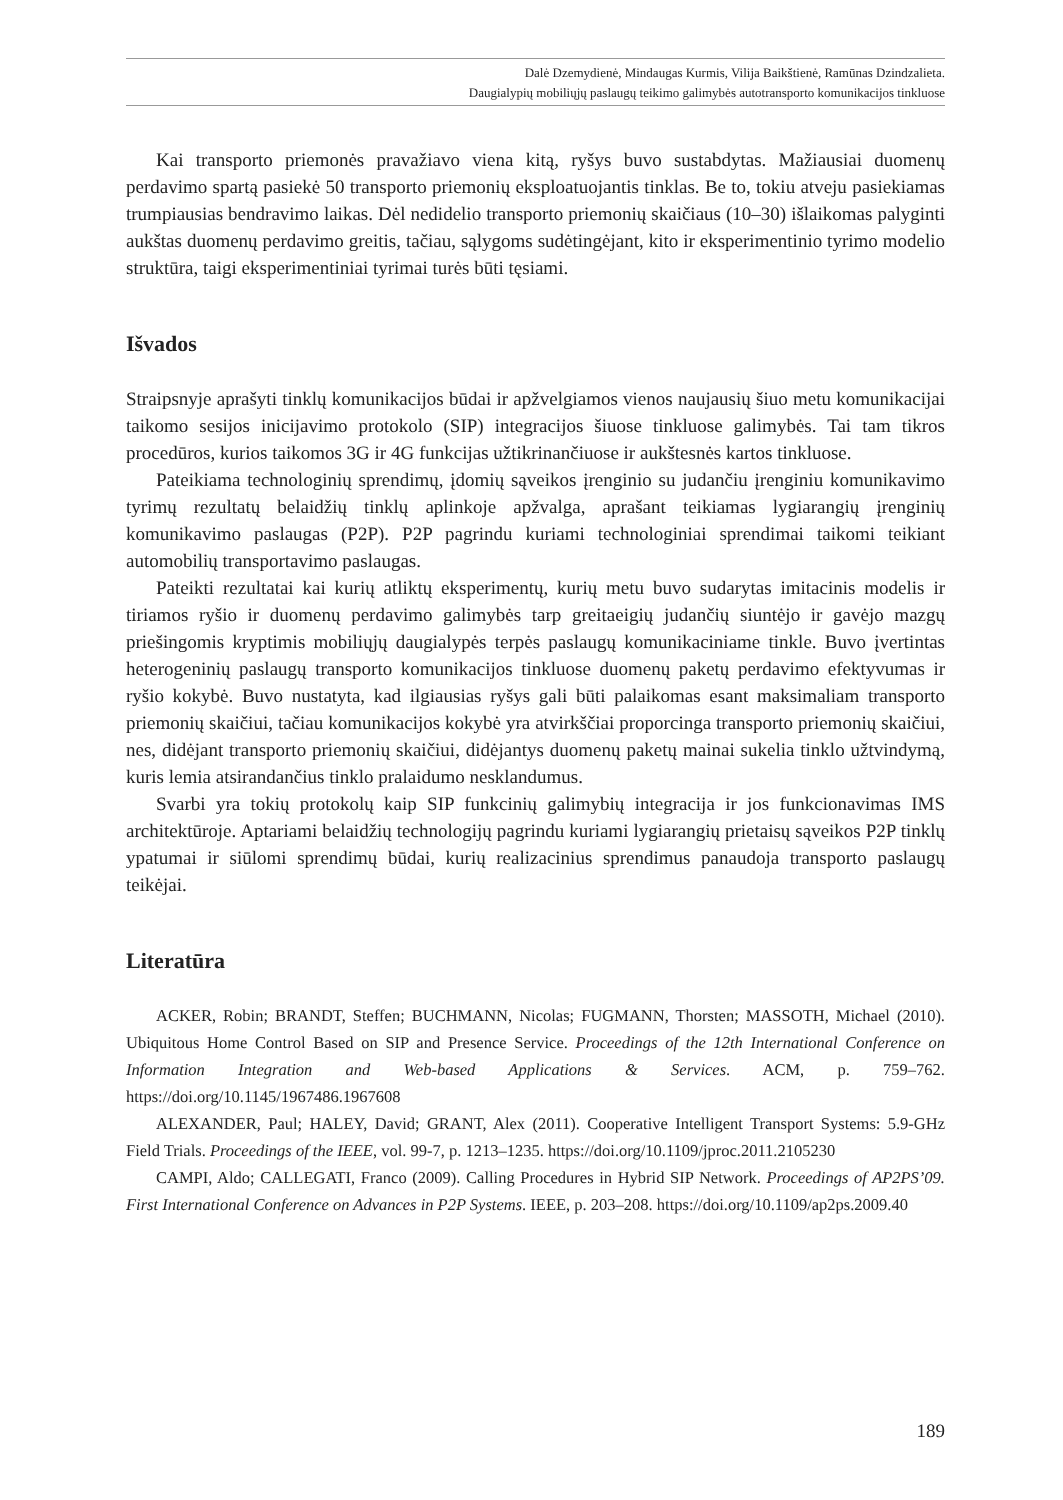Dalė Dzemydienė, Mindaugas Kurmis, Vilija Baikštienė, Ramūnas Dzindzalieta.
Daugialypių mobiliųjų paslaugų teikimo galimybės autotransporto komunikacijos tinkluose
Kai transporto priemonės pravažiavo viena kitą, ryšys buvo sustabdytas. Mažiausiai duomenų perdavimo spartą pasiekė 50 transporto priemonių eksploatuojantis tinklas. Be to, tokiu atveju pasiekiamas trumpiausias bendravimo laikas. Dėl nedidelio transporto priemonių skaičiaus (10–30) išlaikomas palyginti aukštas duomenų perdavimo greitis, tačiau, sąlygoms sudėtingėjant, kito ir eksperimentinio tyrimo modelio struktūra, taigi eksperimentiniai tyrimai turės būti tęsiami.
Išvados
Straipsnyje aprašyti tinklų komunikacijos būdai ir apžvelgiamos vienos naujausių šiuo metu komunikacijai taikomo sesijos inicijavimo protokolo (SIP) integracijos šiuose tinkluose galimybės. Tai tam tikros procedūros, kurios taikomos 3G ir 4G funkcijas užtikrinančiuose ir aukštesnės kartos tinkluose.
Pateikiama technologinių sprendimų, įdomių sąveikos įrenginio su judančiu įrenginiu komunikavimo tyrimų rezultatų belaidžių tinklų aplinkoje apžvalga, aprašant teikiamas lygiarangių įrenginių komunikavimo paslaugas (P2P). P2P pagrindu kuriami technologiniai sprendimai taikomi teikiant automobilių transportavimo paslaugas.
Pateikti rezultatai kai kurių atliktų eksperimentų, kurių metu buvo sudarytas imitacinis modelis ir tiriamos ryšio ir duomenų perdavimo galimybės tarp greitaeigių judančių siuntėjo ir gavėjo mazgų priešingomis kryptimis mobiliųjų daugialypės terpės paslaugų komunikaciniame tinkle. Buvo įvertintas heterogeninių paslaugų transporto komunikacijos tinkluose duomenų paketų perdavimo efektyvumas ir ryšio kokybė. Buvo nustatyta, kad ilgiausias ryšys gali būti palaikomas esant maksimaliam transporto priemonių skaičiui, tačiau komunikacijos kokybė yra atvirkščiai proporcinga transporto priemonių skaičiui, nes, didėjant transporto priemonių skaičiui, didėjantys duomenų paketų mainai sukelia tinklo užtvindymą, kuris lemia atsirandančius tinklo pralaidumo nesklandumus.
Svarbi yra tokių protokolų kaip SIP funkcinių galimybių integracija ir jos funkcionavimas IMS architektūroje. Aptariami belaidžių technologijų pagrindu kuriami lygiarangių prietaisų sąveikos P2P tinklų ypatumai ir siūlomi sprendimų būdai, kurių realizacinius sprendimus panaudoja transporto paslaugų teikėjai.
Literatūra
ACKER, Robin; BRANDT, Steffen; BUCHMANN, Nicolas; FUGMANN, Thorsten; MASSOTH, Michael (2010). Ubiquitous Home Control Based on SIP and Presence Service. Proceedings of the 12th International Conference on Information Integration and Web-based Applications & Services. ACM, p. 759–762. https://doi.org/10.1145/1967486.1967608
ALEXANDER, Paul; HALEY, David; GRANT, Alex (2011). Cooperative Intelligent Transport Systems: 5.9-GHz Field Trials. Proceedings of the IEEE, vol. 99-7, p. 1213–1235. https://doi.org/10.1109/jproc.2011.2105230
CAMPI, Aldo; CALLEGATI, Franco (2009). Calling Procedures in Hybrid SIP Network. Proceedings of AP2PS’09. First International Conference on Advances in P2P Systems. IEEE, p. 203–208. https://doi.org/10.1109/ap2ps.2009.40
189